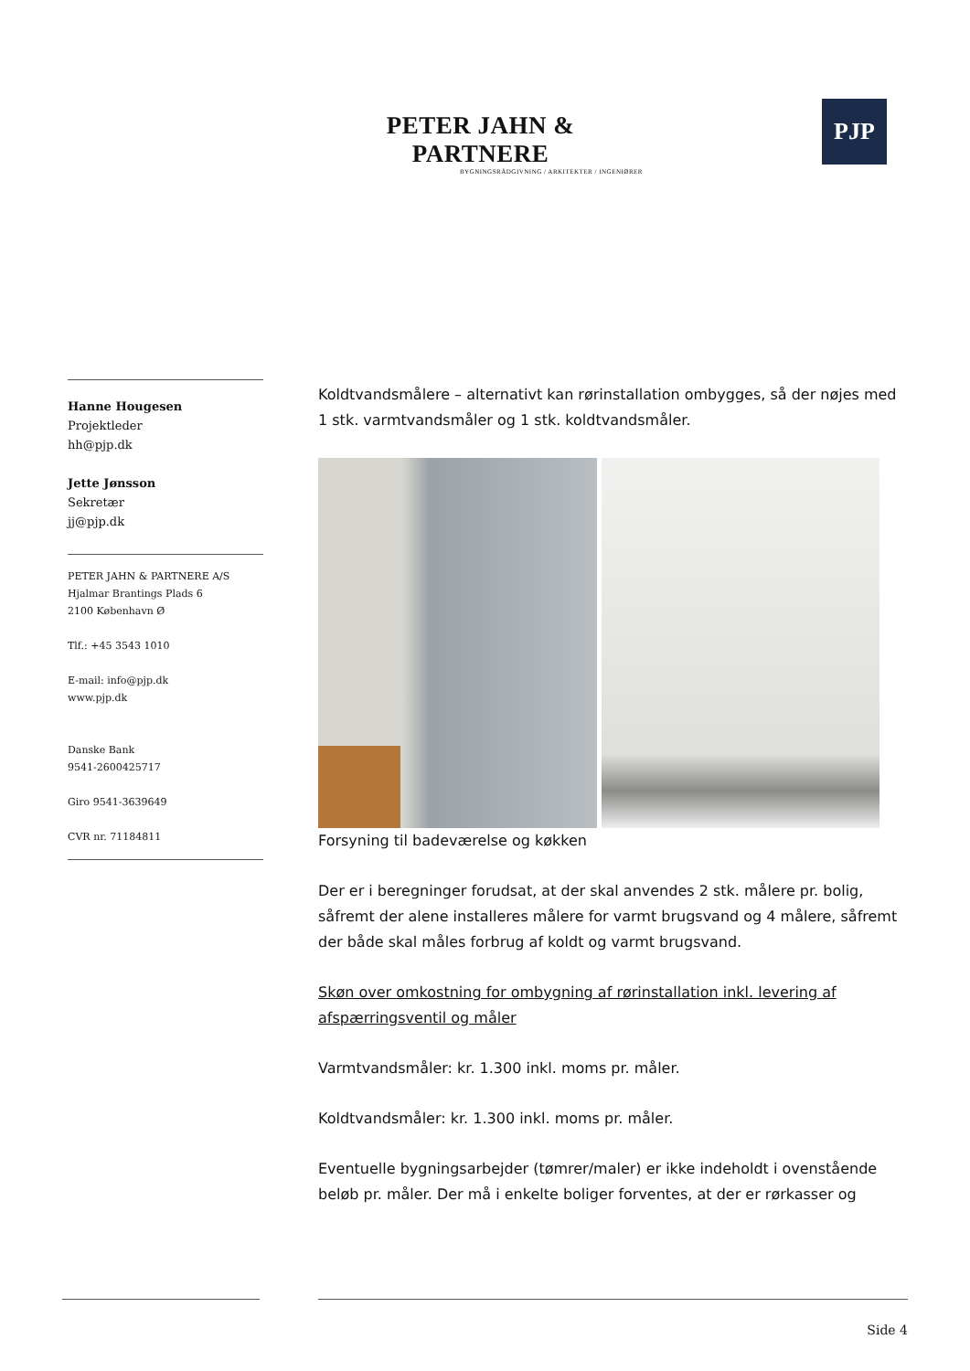PETER JAHN & PARTNERE
BYGNINGSRÅDGIVNING / ARKITEKTER / INGENIØRER
PJP
Hanne Hougesen
Projektleder
hh@pjp.dk
Jette Jønsson
Sekretær
jj@pjp.dk
PETER JAHN & PARTNERE A/S
Hjalmar Brantings Plads 6
2100 København Ø
Tlf.: +45 3543 1010
E-mail: info@pjp.dk
www.pjp.dk
Danske Bank
9541-2600425717
Giro 9541-3639649
CVR nr. 71184811
Koldtvandsmålere – alternativt kan rørinstallation ombygges, så der nøjes med 1 stk. varmtvandsmåler og 1 stk. koldtvandsmåler.
Forsyning til badeværelse og køkken
Der er i beregninger forudsat, at der skal anvendes 2 stk. målere pr. bolig, såfremt der alene installeres målere for varmt brugsvand og 4 målere, såfremt der både skal måles forbrug af koldt og varmt brugsvand.
Skøn over omkostning for ombygning af rørinstallation inkl. levering af afspærringsventil og måler
Varmtvandsmåler: kr. 1.300 inkl. moms pr. måler.
Koldtvandsmåler: kr. 1.300 inkl. moms pr. måler.
Eventuelle bygningsarbejder (tømrer/maler) er ikke indeholdt i ovenstående beløb pr. måler. Der må i enkelte boliger forventes, at der er rørkasser og
Side 4